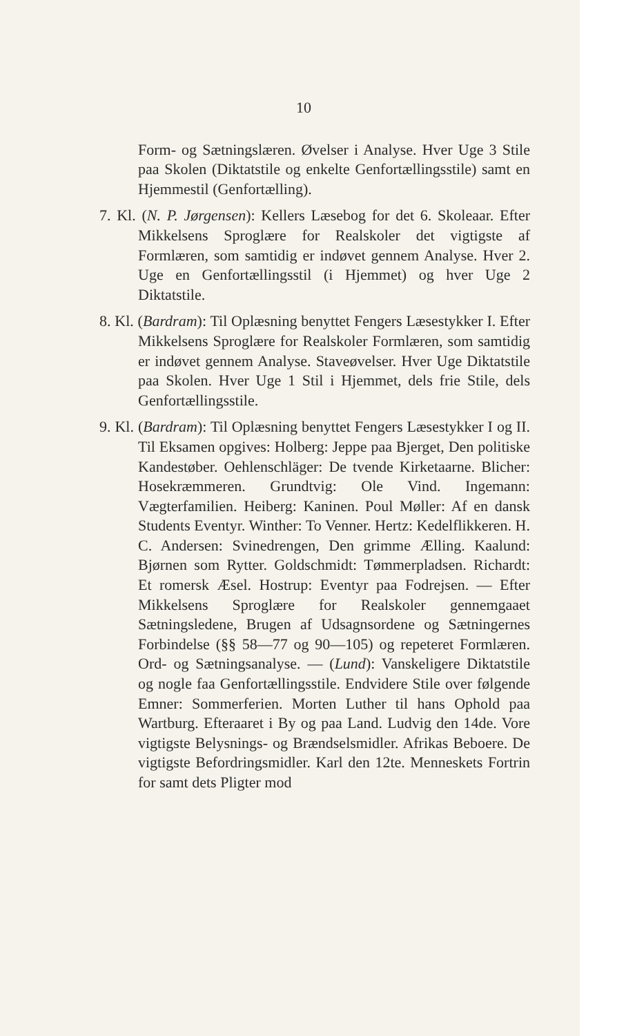10
Form- og Sætningslæren. Øvelser i Analyse. Hver Uge 3 Stile paa Skolen (Diktatstile og enkelte Genfortællingsstile) samt en Hjemmestil (Genfortælling).
7. Kl. (N. P. Jørgensen): Kellers Læsebog for det 6. Skoleaar. Efter Mikkelsens Sproglære for Realskoler det vigtigste af Formlæren, som samtidig er indøvet gennem Analyse. Hver 2. Uge en Genfortællingsstil (i Hjemmet) og hver Uge 2 Diktatstile.
8. Kl. (Bardram): Til Oplæsning benyttet Fengers Læsestykker I. Efter Mikkelsens Sproglære for Realskoler Formlæren, som samtidig er indøvet gennem Analyse. Staveøvelser. Hver Uge Diktatstile paa Skolen. Hver Uge 1 Stil i Hjemmet, dels frie Stile, dels Genfortællingsstile.
9. Kl. (Bardram): Til Oplæsning benyttet Fengers Læsestykker I og II. Til Eksamen opgives: Holberg: Jeppe paa Bjerget, Den politiske Kandestøber. Oehlenschläger: De tvende Kirketaarne. Blicher: Hosekræmmeren. Grundtvig: Ole Vind. Ingemann: Vægterfamilien. Heiberg: Kaninen. Poul Møller: Af en dansk Students Eventyr. Winther: To Venner. Hertz: Kedelflikkeren. H. C. Andersen: Svinedrengen, Den grimme Ælling. Kaalund: Bjørnen som Rytter. Goldschmidt: Tømmerpladsen. Richardt: Et romersk Æsel. Hostrup: Eventyr paa Fodrejsen. — Efter Mikkelsens Sproglære for Realskoler gennemgaaet Sætningsledene, Brugen af Udsagnsordene og Sætningernes Forbindelse (§§ 58—77 og 90—105) og repeteret Formlæren. Ord- og Sætningsanalyse. — (Lund): Vanskeligere Diktatstile og nogle faa Genfortællingsstile. Endvidere Stile over følgende Emner: Sommerferien. Morten Luther til hans Ophold paa Wartburg. Efteraaret i By og paa Land. Ludvig den 14de. Vore vigtigste Belysnings- og Brændselsmidler. Afrikas Beboere. De vigtigste Befordringsmidler. Karl den 12te. Menneskets Fortrin for samt dets Pligter mod